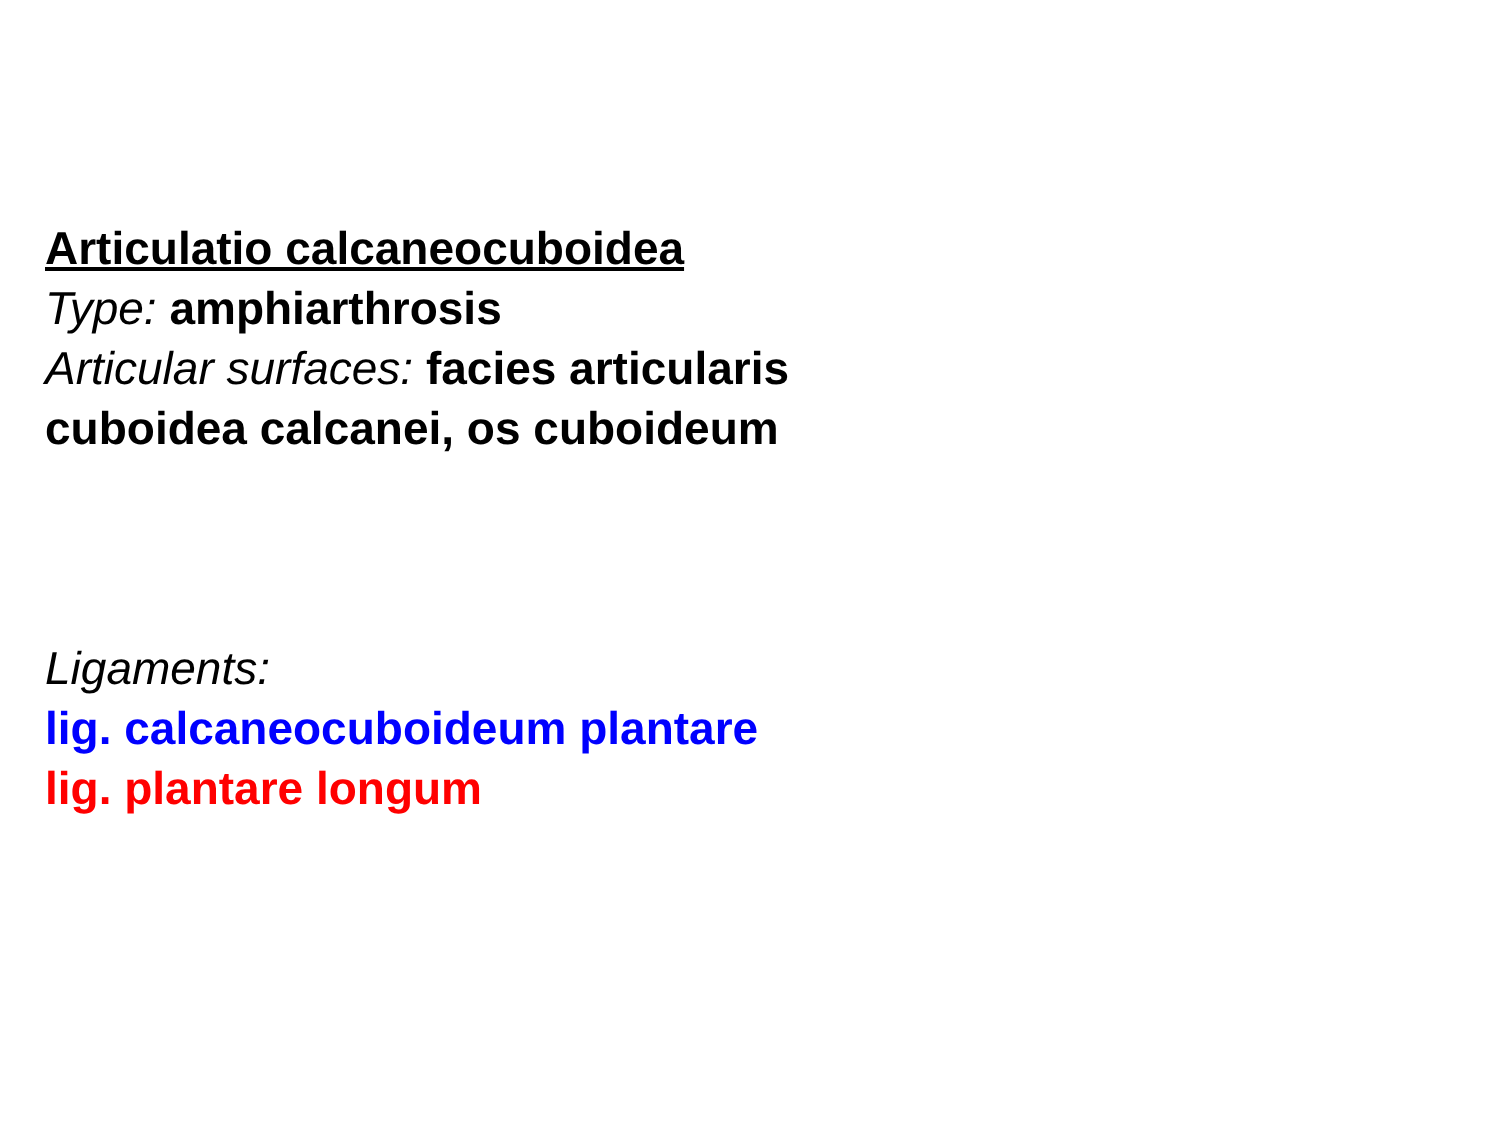Articulatio calcaneocuboidea
Type: amphiarthrosis
Articular surfaces: facies articularis cuboidea calcanei, os cuboideum
Ligaments:
lig. calcaneocuboideum plantare
lig. plantare longum